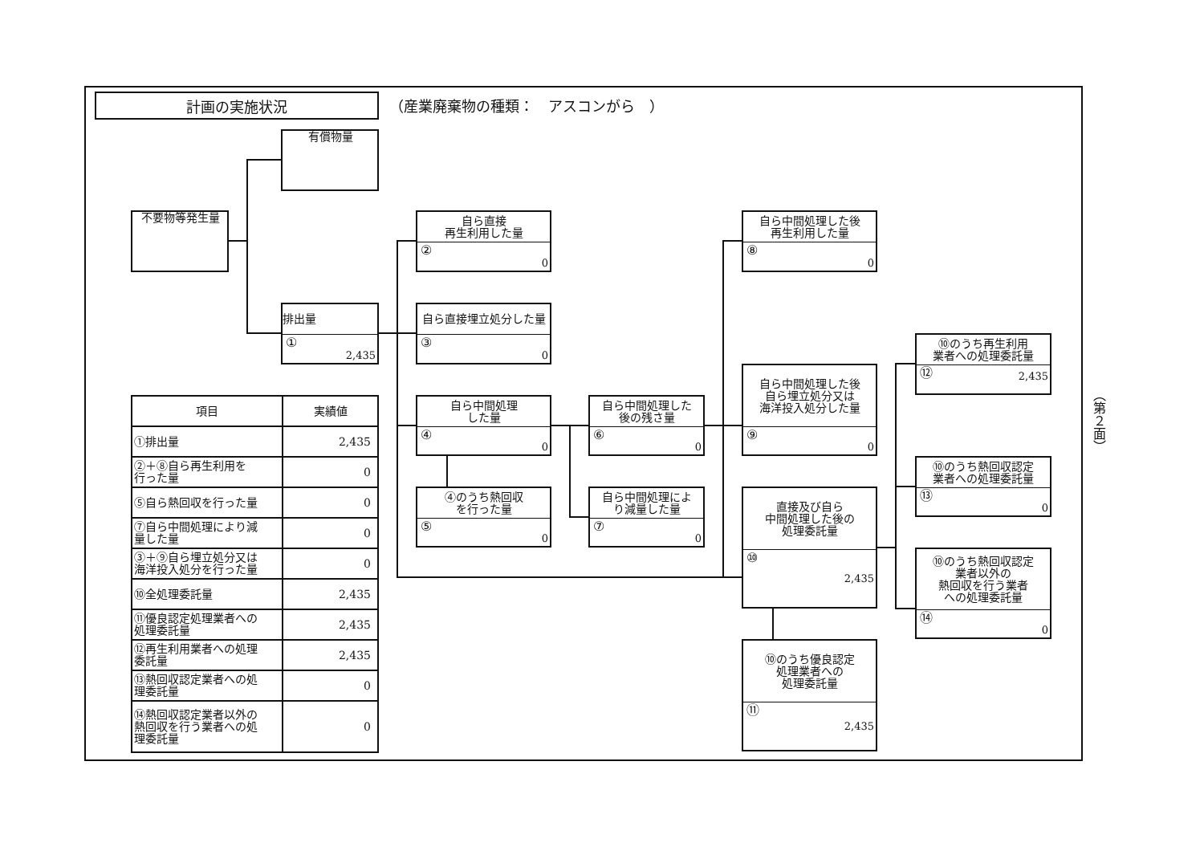計画の実施状況
（産業廃棄物の種類：　アスコンがら　）
有償物量
不要物等発生量
排出量
① 2,435
自ら直接
再生利用した量
② 0
自ら直接埋立処分した量
③ 0
自ら中間処理
した量
④ 0
④のうち熱回収
を行った量
⑤ 0
自ら中間処理した
後の残さ量
⑥ 0
自ら中間処理によ
り減量した量
⑦ 0
自ら中間処理した後
再生利用した量
⑧ 0
自ら中間処理した後
自ら埋立処分又は
海洋投入処分した量
⑨ 0
直接及び自ら
中間処理した後の
処理委託量
⑩ 2,435
⑩のうち優良認定
処理業者への
処理委託量
⑪ 2,435
⑩のうち再生利用
業者への処理委託量
⑫ 2,435
⑩のうち熱回収認定
業者への処理委託量
⑬ 0
⑩のうち熱回収認定
業者以外の
熱回収を行う業者
への処理委託量
⑭ 0
| 項目 | 実績値 |
| --- | --- |
| ①排出量 | 2,435 |
| ②＋⑧自ら再生利用を 行った量 | 0 |
| ⑤自ら熱回収を行った量 | 0 |
| ⑦自ら中間処理により減 量した量 | 0 |
| ③＋⑨自ら埋立処分又は 海洋投入処分を行った量 | 0 |
| ⑩全処理委託量 | 2,435 |
| ⑪優良認定処理業者への 処理委託量 | 2,435 |
| ⑫再生利用業者への処理 委託量 | 2,435 |
| ⑬熱回収認定業者への処 理委託量 | 0 |
| ⑭熱回収認定業者以外の 熱回収を行う業者への処 理委託量 | 0 |
（第２面）